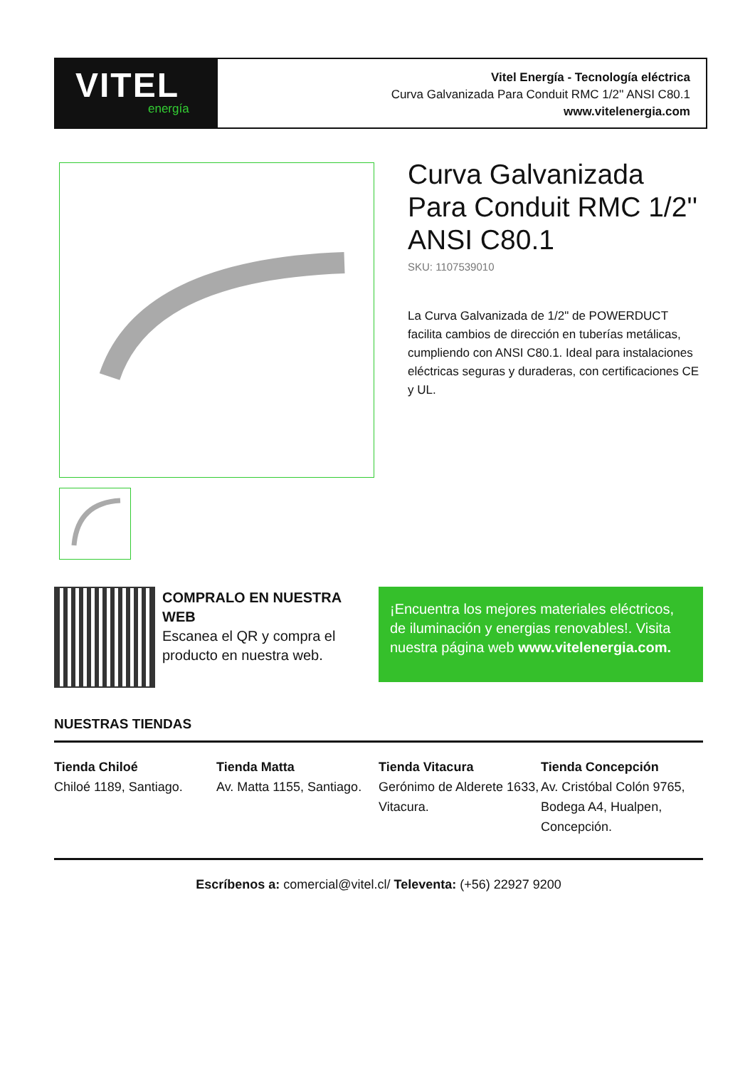VITEL
energía
Vitel Energía - Tecnología eléctrica
Curva Galvanizada Para Conduit RMC 1/2'' ANSI C80.1
www.vitelenergia.com
Curva Galvanizada Para Conduit RMC 1/2'' ANSI C80.1
SKU: 1107539010
La Curva Galvanizada de 1/2" de POWERDUCT facilita cambios de dirección en tuberías metálicas, cumpliendo con ANSI C80.1. Ideal para instalaciones eléctricas seguras y duraderas, con certificaciones CE y UL.
COMPRALO EN NUESTRA WEB
Escanea el QR y compra el producto en nuestra web.
¡Encuentra los mejores materiales eléctricos, de iluminación y energias renovables!. Visita nuestra página web www.vitelenergia.com.
NUESTRAS TIENDAS
Tienda Chiloé
Chiloé 1189, Santiago.
Tienda Matta
Av. Matta 1155, Santiago.
Tienda Vitacura
Gerónimo de Alderete 1633, Vitacura.
Tienda Concepción
Av. Cristóbal Colón 9765, Bodega A4, Hualpen, Concepción.
Escríbenos a: comercial@vitel.cl/ Televenta: (+56) 22927 9200